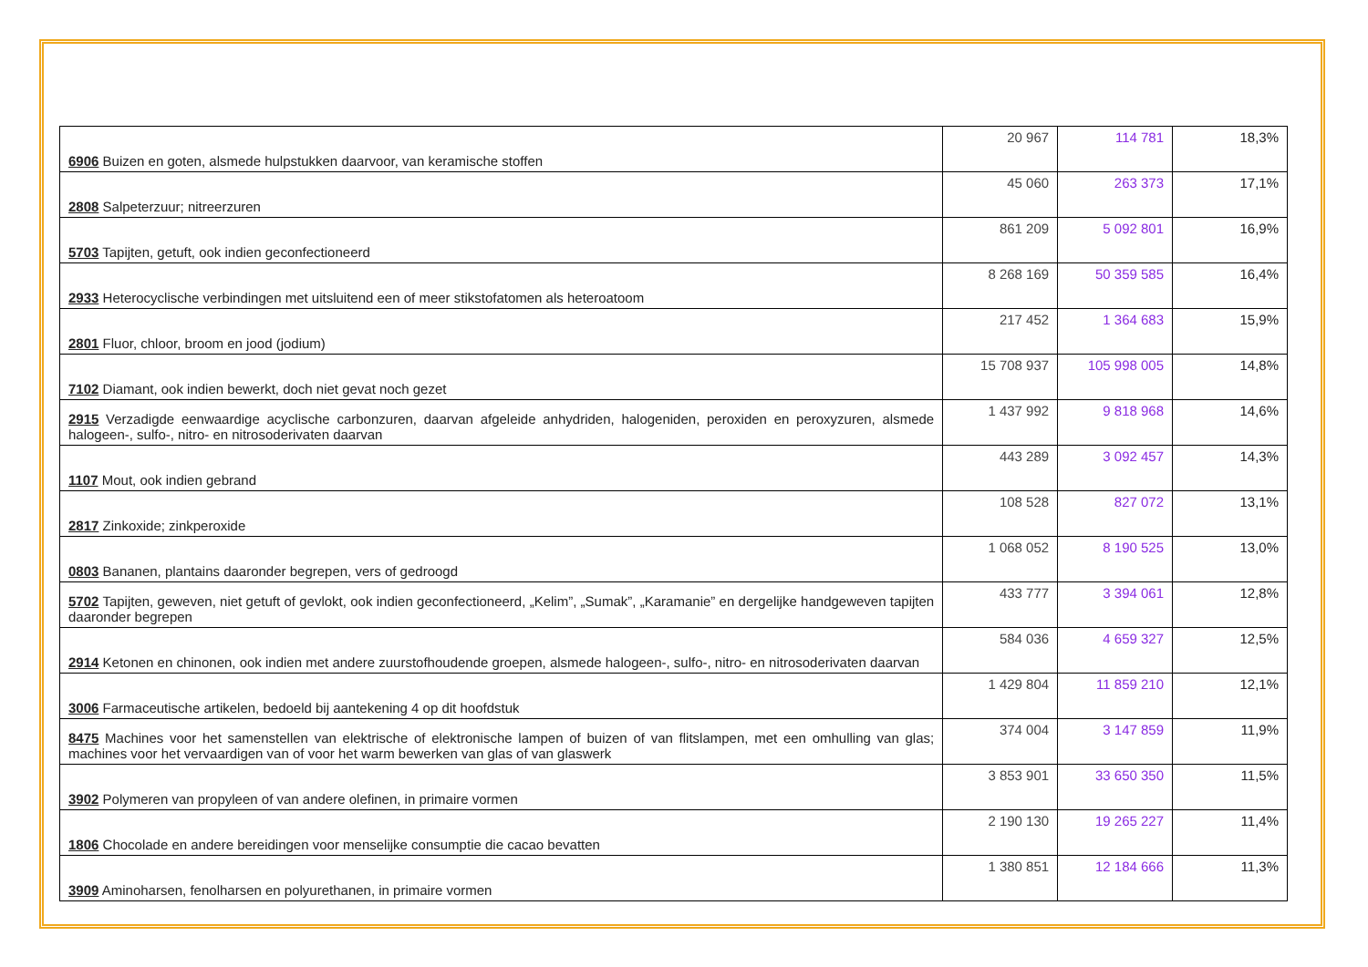| 6906 Buizen en goten, alsmede hulpstukken daarvoor, van keramische stoffen | 20 967 | 114 781 | 18,3% |
| 2808 Salpeterzuur; nitreerzuren | 45 060 | 263 373 | 17,1% |
| 5703 Tapijten, getuft, ook indien geconfectioneerd | 861 209 | 5 092 801 | 16,9% |
| 2933 Heterocyclische verbindingen met uitsluitend een of meer stikstofatomen als heteroatoom | 8 268 169 | 50 359 585 | 16,4% |
| 2801 Fluor, chloor, broom en jood (jodium) | 217 452 | 1 364 683 | 15,9% |
| 7102 Diamant, ook indien bewerkt, doch niet gevat noch gezet | 15 708 937 | 105 998 005 | 14,8% |
| 2915 Verzadigde eenwaardige acyclische carbonzuren, daarvan afgeleide anhydriden, halogeniden, peroxiden en peroxyzuren, alsmede halogeen-, sulfo-, nitro- en nitrosoderivaten daarvan | 1 437 992 | 9 818 968 | 14,6% |
| 1107 Mout, ook indien gebrand | 443 289 | 3 092 457 | 14,3% |
| 2817 Zinkoxide; zinkperoxide | 108 528 | 827 072 | 13,1% |
| 0803 Bananen, plantains daaronder begrepen, vers of gedroogd | 1 068 052 | 8 190 525 | 13,0% |
| 5702 Tapijten, geweven, niet getuft of gevlokt, ook indien geconfectioneerd, „Kelim”, „Sumak”, „Karamanie” en dergelijke handgeweven tapijten daaronder begrepen | 433 777 | 3 394 061 | 12,8% |
| 2914 Ketonen en chinonen, ook indien met andere zuurstofhoudende groepen, alsmede halogeen-, sulfo-, nitro- en nitrosoderivaten daarvan | 584 036 | 4 659 327 | 12,5% |
| 3006 Farmaceutische artikelen, bedoeld bij aantekening 4 op dit hoofdstuk | 1 429 804 | 11 859 210 | 12,1% |
| 8475 Machines voor het samenstellen van elektrische of elektronische lampen of buizen of van flitslampen, met een omhulling van glas; machines voor het vervaardigen van of voor het warm bewerken van glas of van glaswerk | 374 004 | 3 147 859 | 11,9% |
| 3902 Polymeren van propyleen of van andere olefinen, in primaire vormen | 3 853 901 | 33 650 350 | 11,5% |
| 1806 Chocolade en andere bereidingen voor menselijke consumptie die cacao bevatten | 2 190 130 | 19 265 227 | 11,4% |
| 3909 Aminoharsen, fenolharsen en polyurethanen, in primaire vormen | 1 380 851 | 12 184 666 | 11,3% |